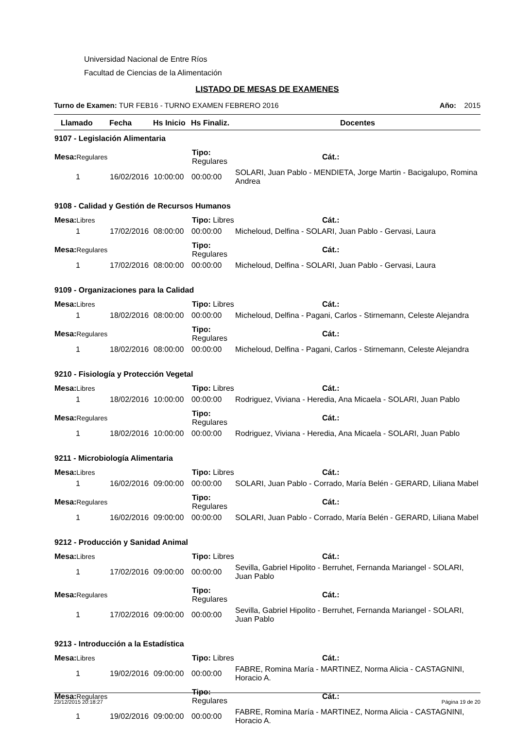Universidad Nacional de Entre Ríos
Facultad de Ciencias de la Alimentación
LISTADO DE MESAS DE EXAMENES
Turno de Examen: TUR FEB16 - TURNO EXAMEN FEBRERO 2016 Año: 2015
| Llamado | Fecha | Hs Inicio | Hs Finaliz. | Docentes |
| --- | --- | --- | --- | --- |
| 9107 - Legislación Alimentaria | | | | |
| Mesa: Regulares | | Tipo: Regulares | | Cát.: |
| 1 | 16/02/2016 | 10:00:00 | 00:00:00 | SOLARI, Juan Pablo - MENDIETA, Jorge Martin - Bacigalupo, Romina Andrea |
| 9108 - Calidad y Gestión de Recursos Humanos | | | | |
| Mesa: Libres | | Tipo: Libres | | Cát.: |
| 1 | 17/02/2016 | 08:00:00 | 00:00:00 | Micheloud, Delfina - SOLARI, Juan Pablo - Gervasi, Laura |
| Mesa: Regulares | | Tipo: Regulares | | Cát.: |
| 1 | 17/02/2016 | 08:00:00 | 00:00:00 | Micheloud, Delfina - SOLARI, Juan Pablo - Gervasi, Laura |
| 9109 - Organizaciones para la Calidad | | | | |
| Mesa: Libres | | Tipo: Libres | | Cát.: |
| 1 | 18/02/2016 | 08:00:00 | 00:00:00 | Micheloud, Delfina - Pagani, Carlos - Stirnemann, Celeste Alejandra |
| Mesa: Regulares | | Tipo: Regulares | | Cát.: |
| 1 | 18/02/2016 | 08:00:00 | 00:00:00 | Micheloud, Delfina - Pagani, Carlos - Stirnemann, Celeste Alejandra |
| 9210 - Fisiología y Protección Vegetal | | | | |
| Mesa: Libres | | Tipo: Libres | | Cát.: |
| 1 | 18/02/2016 | 10:00:00 | 00:00:00 | Rodriguez, Viviana - Heredia, Ana Micaela - SOLARI, Juan Pablo |
| Mesa: Regulares | | Tipo: Regulares | | Cát.: |
| 1 | 18/02/2016 | 10:00:00 | 00:00:00 | Rodriguez, Viviana - Heredia, Ana Micaela - SOLARI, Juan Pablo |
| 9211 - Microbiología Alimentaria | | | | |
| Mesa: Libres | | Tipo: Libres | | Cát.: |
| 1 | 16/02/2016 | 09:00:00 | 00:00:00 | SOLARI, Juan Pablo - Corrado, María Belén - GERARD, Liliana Mabel |
| Mesa: Regulares | | Tipo: Regulares | | Cát.: |
| 1 | 16/02/2016 | 09:00:00 | 00:00:00 | SOLARI, Juan Pablo - Corrado, María Belén - GERARD, Liliana Mabel |
| 9212 - Producción y Sanidad Animal | | | | |
| Mesa: Libres | | Tipo: Libres | | Cát.: |
| 1 | 17/02/2016 | 09:00:00 | 00:00:00 | Sevilla, Gabriel Hipolito - Berruhet, Fernanda Mariangel - SOLARI, Juan Pablo |
| Mesa: Regulares | | Tipo: Regulares | | Cát.: |
| 1 | 17/02/2016 | 09:00:00 | 00:00:00 | Sevilla, Gabriel Hipolito - Berruhet, Fernanda Mariangel - SOLARI, Juan Pablo |
| 9213 - Introducción a la Estadística | | | | |
| Mesa: Libres | | Tipo: Libres | | Cát.: |
| 1 | 19/02/2016 | 09:00:00 | 00:00:00 | FABRE, Romina María - MARTINEZ, Norma Alicia - CASTAGNINI, Horacio A. |
| Mesa: Regulares | | Tipo: Regulares | | Cát.: |
| 1 | 19/02/2016 | 09:00:00 | 00:00:00 | FABRE, Romina María - MARTINEZ, Norma Alicia - CASTAGNINI, Horacio A. |
23/12/2015 20:18:27 Página 19 de 20